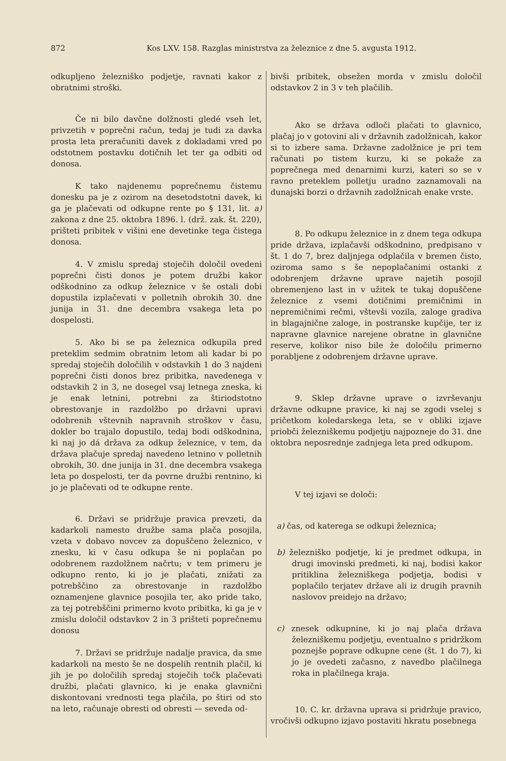872 Kos LXV. 158. Razglas ministrstva za železnice z dne 5. avgusta 1912.
odkupljeno železniško podjetje, ravnati kakor z obratnimi stroški.
Če ni bilo davčne dolžnosti gledé vseh let, privzetih v poprečni račun, tedaj je tudi za davka prosta leta preračuniti davek z dokladami vred po odstotnem postavku dotičnih let ter ga odbiti od donosa.
K tako najdenemu poprečnemu čistemu donesku pa je z ozirom na desetodstotni davek, ki ga je plačevati od odkupne rente po § 131, lit. a) zakona z dne 25. oktobra 1896. l. (drž. zak. št. 220), prišteti pribitek v višini ene devetinke tega čistega donosa.
4. V zmislu spredaj stoječih določil ovedeni poprečni čisti donos je potem družbi kakor odškodnino za odkup železnice v še ostali dobi dopustila izplačevati v polletnih obrokih 30. dne junija in 31. dne decembra vsakega leta po dospelosti.
5. Ako bi se pa železnica odkupila pred preteklim sedmim obratnim letom ali kadar bi po spredaj stoječih določilih v odstavkih 1 do 3 najdeni poprečni čisti donos brez pribitka, navedenega v odstavkih 2 in 3, ne dosegel vsaj letnega zneska, ki je enak letnini, potrebni za štiriodstotno obrestovanje in razdolžbo po državni upravi odobrenih vštevnih napravnih stroškov v času, dokler bo trajalo dopustilo, tedaj bodi odškodnina, ki naj jo dá država za odkup železnice, v tem, da država plačuje spredaj navedeno letnino v polletnih obrokih, 30. dne junija in 31. dne decembra vsakega leta po dospelosti, ter da povrne družbi rentnino, ki jo je plačevati od te odkupne rente.
6. Državi se pridržuje pravica prevzeti, da kadarkoli namesto družbe sama plača posojila, vzeta v dobavo novcev za dopuščeno železnico, v znesku, ki v času odkupa še ni poplačan po odobrenem razdolžnem načrtu; v tem primeru je odkupno rento, ki jo je plačati, znižati za potrebščino za obrestovanje in razdolžbo oznamenjene glavnice posojila ter, ako pride tako, za tej potrebščini primerno kvoto pribitka, ki ga je v zmislu določil odstavkov 2 in 3 prišteti poprečnemu donosu
7. Državi se pridržuje nadalje pravica, da sme kadarkoli na mesto še ne dospelih rentnih plačil, ki jih je po določilih spredaj stoječih točk plačevati družbi, plačati glavnico, ki je enaka glavnični diskontovani vrednosti tega plačila, po štiri od sto na leto, računaje obresti od obresti — seveda od-
bivši pribitek, obsežen morda v zmislu določil odstavkov 2 in 3 v teh plačilih.
Ako se država odloči plačati to glavnico, plačaj jo v gotovini ali v državnih zadolžnicah, kakor si to izbere sama. Državne zadolžnice je pri tem računati po tistem kurzu, ki se pokaže za poprečnega med denarnimi kurzi, kateri so se v ravno preteklem polletju uradno zaznamovali na dunajski borzi o državnih zadolžnicah enake vrste.
8. Po odkupu železnice in z dnem tega odkupa pride država, izplačavši odškodnino, predpisano v št. 1 do 7, brez daljnjega odplačila v bremen čisto, oziroma samo s še nepoplačanimi ostanki z odobrenjem državne uprave najetih posojil obremenjeno last in v užitek te tukaj dopuščene železnice z vsemi dotičnimi premičnimi in nepremičnimi rečmi, vštevši vozila, zaloge gradiva in blagajnične zaloge, in postranske kupčije, ter iz napravne glavnice narejene obratne in glavnične reserve, kolikor niso bile že določilu primerno porabljene z odobrenjem državne uprave.
9. Sklep državne uprave o izvrševanju državne odkupne pravice, ki naj se zgodi vselej s pričetkom koledarskega leta, se v obliki izjave priobči železniškemu podjetju najpozneje do 31. dne oktobra neposrednje zadnjega leta pred odkupom.
V tej izjavi se določi:
a) čas, od katerega se odkupi železnica;
b) železniško podjetje, ki je predmet odkupa, in drugi imovinski predmeti, ki naj, bodisi kakor pritiklina železniškega podjetja, bodisi v poplačilo terjatev države ali iz drugih pravnih naslovov preidejo na državo;
c) znesek odkupnine, ki jo naj plača država železniškemu podjetju, eventualno s pridržkom poznejše poprave odkupne cene (št. 1 do 7), ki jo je ovedeti začasno, z navedbo plačilnega roka in plačilnega kraja.
10. C. kr. državna uprava si pridržuje pravico, vročivši odkupno izjavo postaviti hkratu posebnega